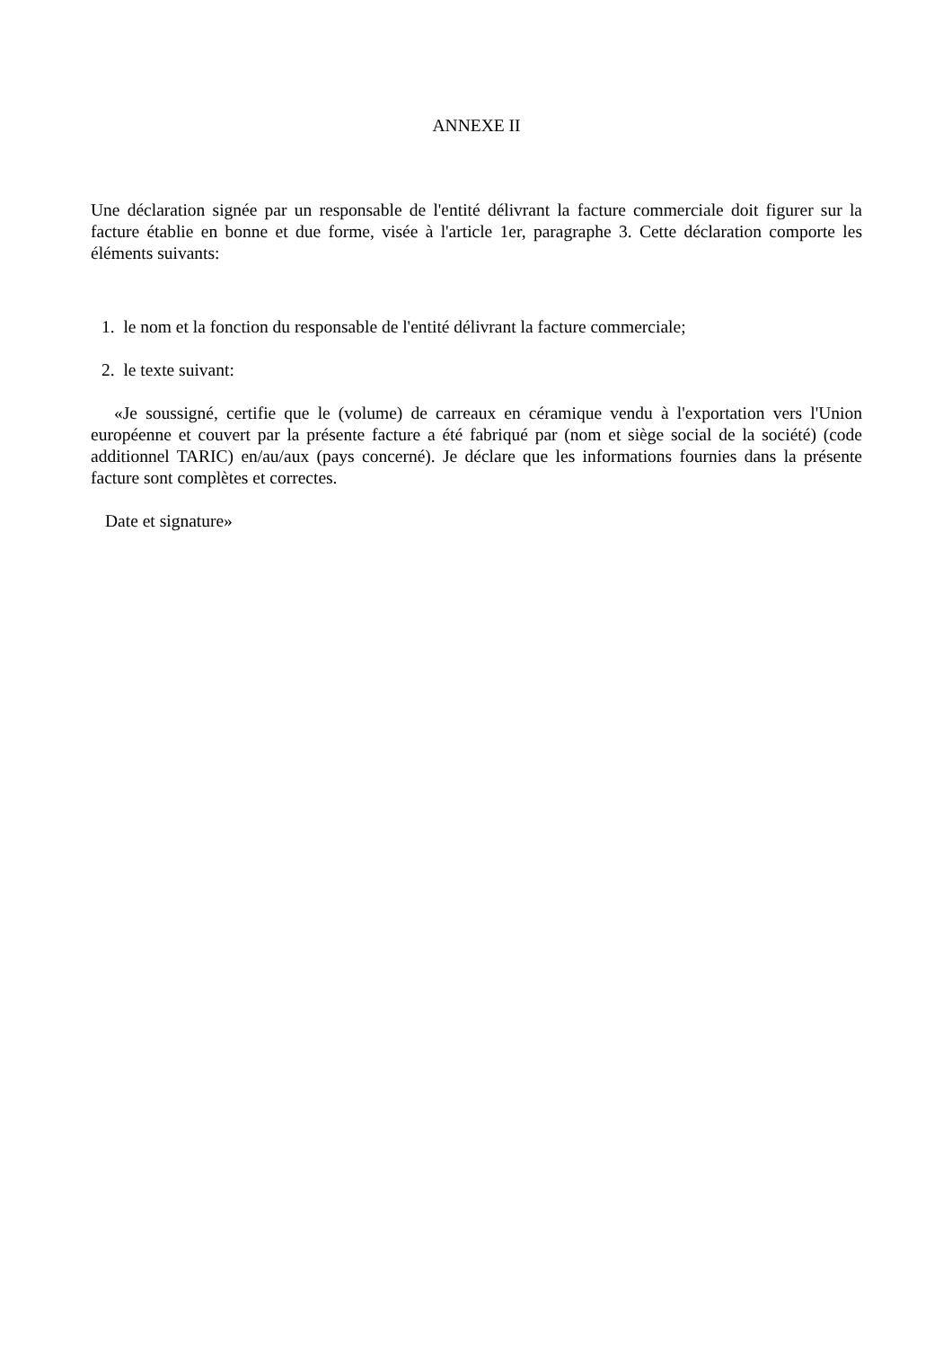ANNEXE II
Une déclaration signée par un responsable de l'entité délivrant la facture commerciale doit figurer sur la facture établie en bonne et due forme, visée à l'article 1er, paragraphe 3. Cette déclaration comporte les éléments suivants:
1. le nom et la fonction du responsable de l'entité délivrant la facture commerciale;
2. le texte suivant:
«Je soussigné, certifie que le (volume) de carreaux en céramique vendu à l'exportation vers l'Union européenne et couvert par la présente facture a été fabriqué par (nom et siège social de la société) (code additionnel TARIC) en/au/aux (pays concerné). Je déclare que les informations fournies dans la présente facture sont complètes et correctes.
Date et signature»